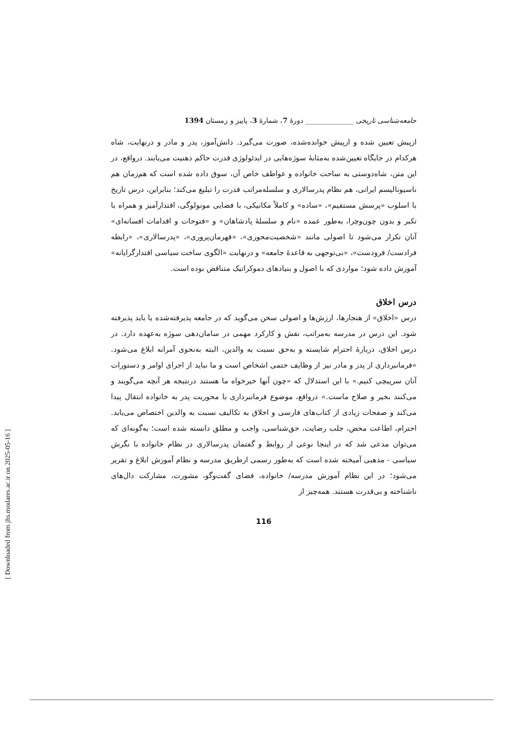جامعه‌شناسی تاریخی ______________ دورهٔ 7، شمارهٔ 3، پاییز و زمستان 1394
ازپیش تعیین شده و ازپیش خوانده‌شده، صورت می‌گیرد. دانش‌آموز، پدر و مادر و درنهایت، شاه هرکدام در جایگاه تعیین‌شده به‌مثابهٔ سوژه‌هایی در ایدئولوژی قدرت حاکم ذهنیت می‌یابند. درواقع، در این متن، شاه‌دوستی به ساحت خانواده و عواطف خاص آن، سوق داده شده است که هم‌زمان هم ناسیونالیسم ایرانی، هم نظام پدرسالاری و سلسله‌مراتب قدرت را تبلیغ می‌کند؛ بنابراین، درس تاریخ با اسلوب «پرسش مستقیم»، «ساده» و کاملاً مکانیکی، با فضایی مونولوگی، اقتدارآمیز و همراه با تکبر و بدون چون‌وچرا، به‌طور عمده «نام و سلسلهٔ پادشاهان» و «فتوحات و اقدامات افسانه‌ای» آنان تکرار می‌شود تا اصولی مانند «شخصیت‌محوری»، «قهرمان‌پروری»، «پدرسالاری»، «رابطه فرادست/ فرودست»، «بی‌توجهی به قاعدهٔ جامعه» و درنهایت «الگوی ساخت سیاسی اقتدارگرایانه» آموزش داده شود؛ مواردی که با اصول و بنیادهای دموکراتیک متناقض بوده است.
درس اخلاق
درس «اخلاق» از هنجارها، ارزش‌ها و اصولی سخن می‌گوید که در جامعه پذیرفته‌شده یا باید پذیرفته شود. این درس در مدرسه به‌مراتب، نقش و کارکرد مهمی در سامان‌دهی سوژه به‌عهده دارد. در درس اخلاق، دربارهٔ احترام شایسته و به‌حق نسبت به والدین، البته به‌نحوی آمرانه ابلاغ می‌شود. «فرمانبرداری از پدر و مادر نیز از وظایف حتمی اشخاص است و ما نباید از اجرای اوامر و دستورات آنان سرپیچی کنیم.» با این استدلال که «چون آنها خیرخواه ما هستند درنتیجه هر آنچه می‌گویند و می‌کنند بخیر و صلاح ماست.» درواقع، موضوع فرمانبرداری با محوریت پدر به خانواده انتقال پیدا می‌کند و صفحات زیادی از کتاب‌های فارسی و اخلاق به تکالیف نسبت به والدین اختصاص می‌یابد. احترام، اطاعت محض، جلب رضایت، حق‌شناسی، واجب و مطلق دانسته شده است؛ به‌گونه‌ای که می‌توان مدعی شد که در اینجا نوعی از روابط و گفتمان پدرسالاری در نظام خانواده با نگرش سیاسی - مذهبی آمیخته شده است که به‌طور رسمی ازطریق مدرسه و نظام آموزش ابلاغ و تقریر می‌شود؛ در این نظام آموزش مدرسه/ خانواده، فضای گفت‌وگو، مشورت، مشارکت دال‌های ناشناخته و بی‌قدرت هستند. همه‌چیز از
116
[ Downloaded from jhs.modares.ac.ir on 2025-05-16 ]